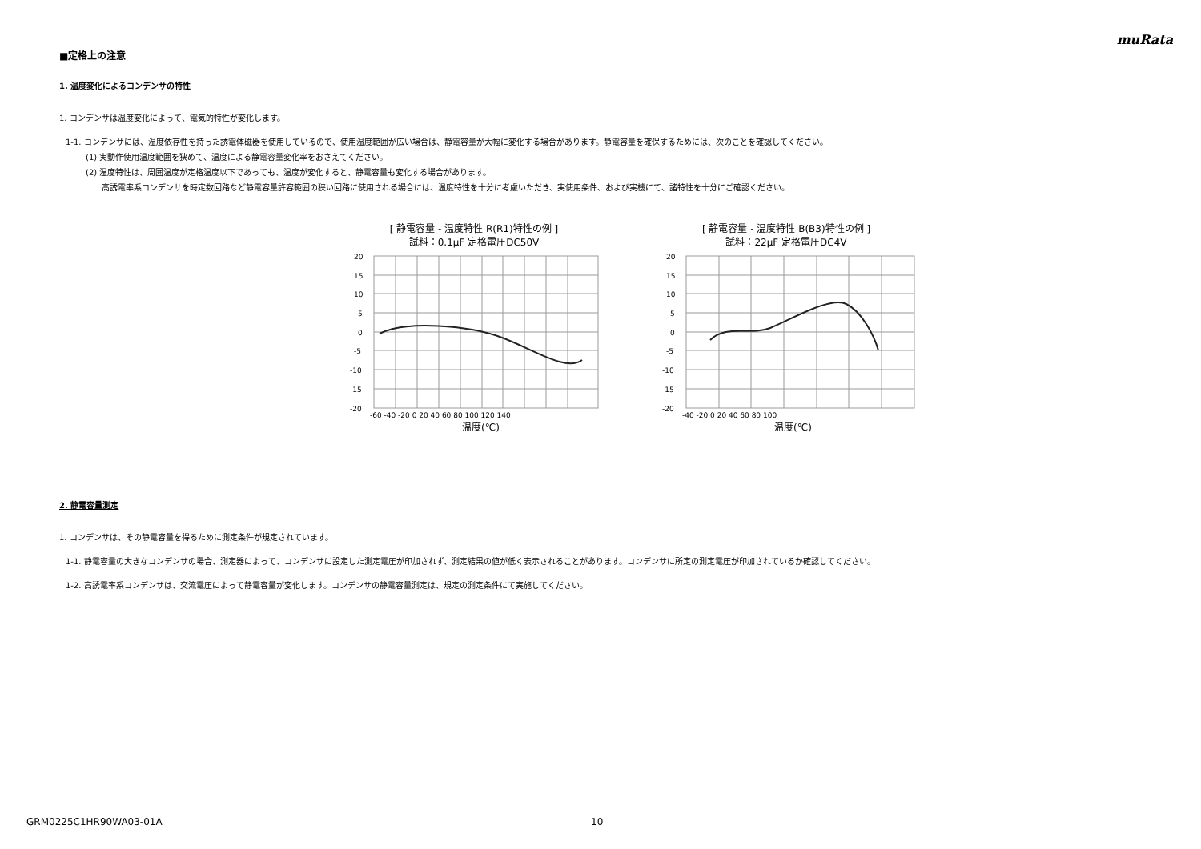muRata
■定格上の注意
1. 温度変化によるコンデンサの特性
1. コンデンサは温度変化によって、電気的特性が変化します。
1-1. コンデンサには、温度依存性を持った誘電体磁器を使用しているので、使用温度範囲が広い場合は、静電容量が大幅に変化する場合があります。静電容量を確保するためには、次のことを確認してください。
(1) 実動作使用温度範囲を狭めて、温度による静電容量変化率をおさえてください。
(2) 温度特性は、周囲温度が定格温度以下であっても、温度が変化すると、静電容量も変化する場合があります。
高誘電率系コンデンサを時定数回路など静電容量許容範囲の狭い回路に使用される場合には、温度特性を十分に考慮いただき、実使用条件、および実機にて、諸特性を十分にご確認ください。
[ 静電容量 - 温度特性 R(R1)特性の例 ]
試料：0.1μF 定格電圧DC50V
20
15
10
5
0
-5
-10
-15
-20
-60 -40 -20 0 20 40 60 80 100 120 140
温度(℃)
[ 静電容量 - 温度特性 B(B3)特性の例 ]
試料：22μF 定格電圧DC4V
20
15
10
5
0
-5
-10
-15
-20
-40 -20 0 20 40 60 80 100
温度(℃)
2. 静電容量測定
1. コンデンサは、その静電容量を得るために測定条件が規定されています。
1-1. 静電容量の大きなコンデンサの場合、測定器によって、コンデンサに設定した測定電圧が印加されず、測定結果の値が低く表示されることがあります。コンデンサに所定の測定電圧が印加されているか確認してください。
1-2. 高誘電率系コンデンサは、交流電圧によって静電容量が変化します。コンデンサの静電容量測定は、規定の測定条件にて実施してください。
GRM0225C1HR90WA03-01A 10